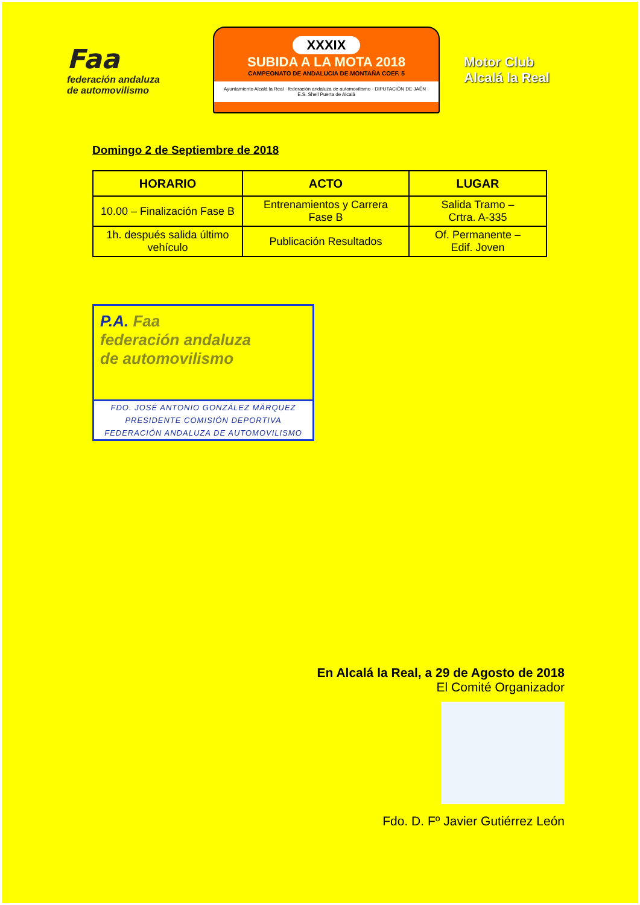Faa
federación andaluza
de automovilismo
XXXIX
SUBIDA A LA MOTA 2018
CAMPEONATO DE ANDALUCIA DE MONTAÑA COEF. 5
Ayuntamiento Alcalá la Real · federación andaluza de automovilismo · DIPUTACIÓN DE JAÉN · E.S. Shell Puerta de Alcalá
Motor Club
Alcalá la Real
Domingo 2 de Septiembre de 2018
| HORARIO | ACTO | LUGAR |
| --- | --- | --- |
| 10.00 – Finalización Fase B | Entrenamientos y Carrera Fase B | Salida Tramo – Crtra. A-335 |
| 1h. después salida último vehículo | Publicación Resultados | Of. Permanente – Edif. Joven |
P.A. Faa
federación andaluza
de automovilismo
FDO. JOSÉ ANTONIO GONZÁLEZ MÁRQUEZ
PRESIDENTE COMISIÓN DEPORTIVA
FEDERACIÓN ANDALUZA DE AUTOMOVILISMO
En Alcalá la Real, a 29 de Agosto de 2018
El Comité Organizador
Fdo. D. Fº Javier Gutiérrez León